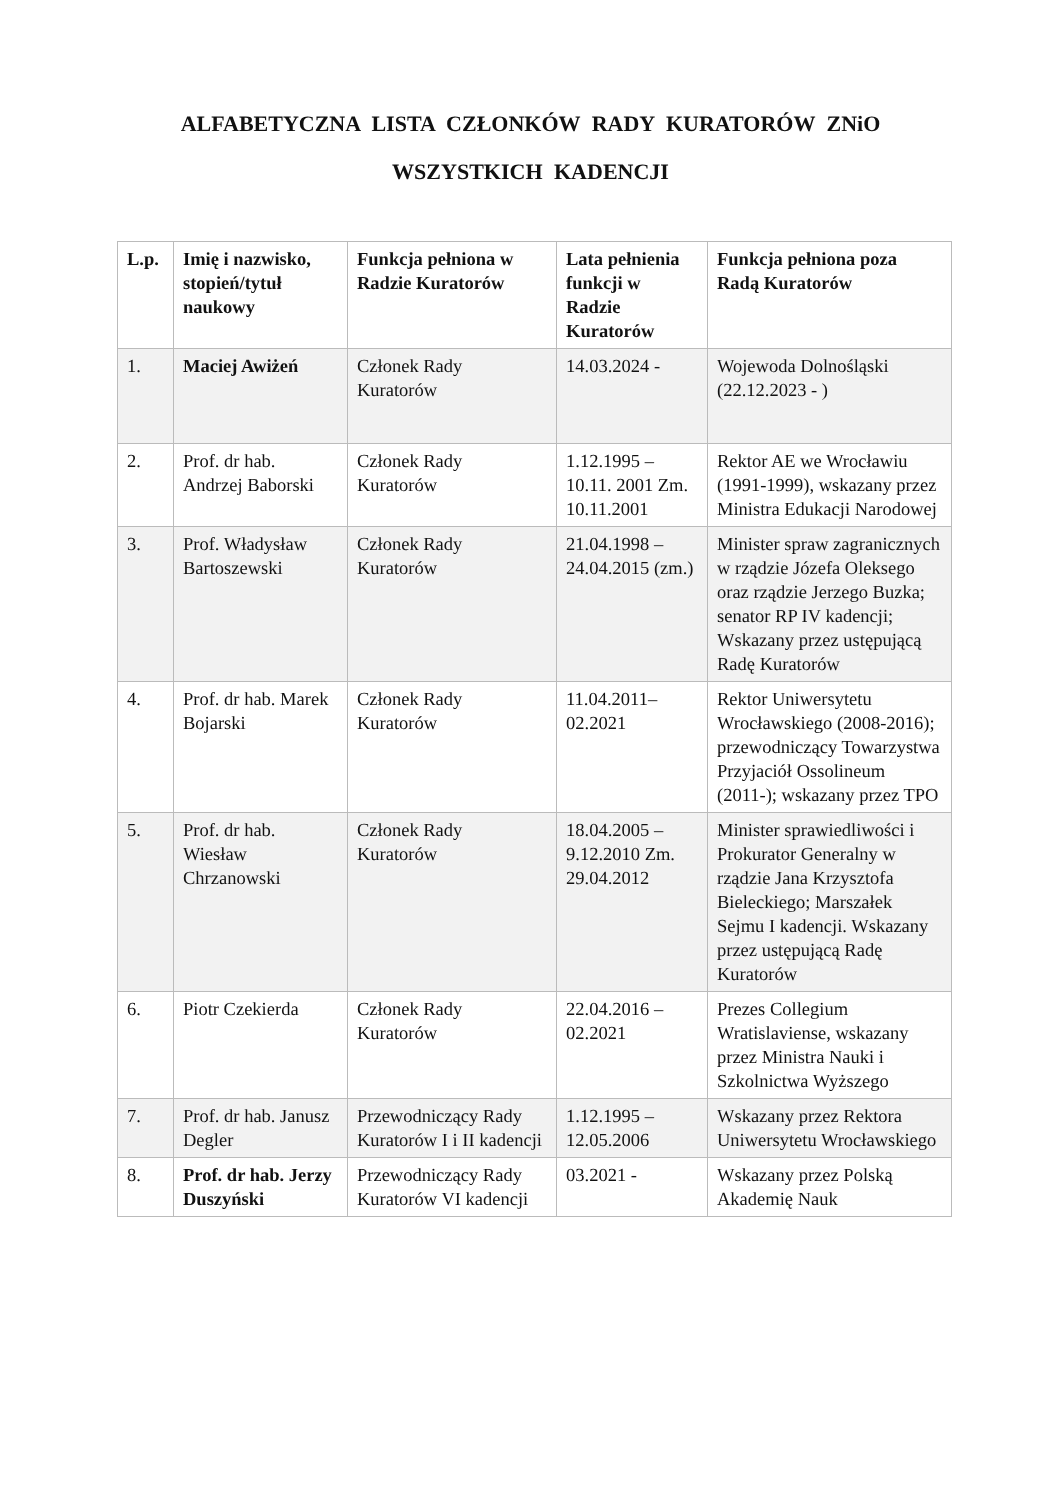ALFABETYCZNA LISTA CZŁONKÓW RADY KURATORÓW ZNiO
WSZYSTKICH KADENCJI
| L.p. | Imię i nazwisko, stopień/tytuł naukowy | Funkcja pełniona w Radzie Kuratorów | Lata pełnienia funkcji w Radzie Kuratorów | Funkcja pełniona poza Radą Kuratorów |
| --- | --- | --- | --- | --- |
| 1. | Maciej Awiżeń | Członek Rady Kuratorów | 14.03.2024 - | Wojewoda Dolnośląski (22.12.2023 - ) |
| 2. | Prof. dr hab. Andrzej Baborski | Członek Rady Kuratorów | 1.12.1995 – 10.11. 2001 Zm. 10.11.2001 | Rektor AE we Wrocławiu (1991-1999), wskazany przez Ministra Edukacji Narodowej |
| 3. | Prof. Władysław Bartoszewski | Członek Rady Kuratorów | 21.04.1998 – 24.04.2015 (zm.) | Minister spraw zagranicznych w rządzie Józefa Oleksego oraz rządzie Jerzego Buzka; senator RP IV kadencji; Wskazany przez ustępującą Radę Kuratorów |
| 4. | Prof. dr hab. Marek Bojarski | Członek Rady Kuratorów | 11.04.2011– 02.2021 | Rektor Uniwersytetu Wrocławskiego (2008-2016); przewodniczący Towarzystwa Przyjaciół Ossolineum (2011-); wskazany przez TPO |
| 5. | Prof. dr hab. Wiesław Chrzanowski | Członek Rady Kuratorów | 18.04.2005 – 9.12.2010 Zm. 29.04.2012 | Minister sprawiedliwości i Prokurator Generalny w rządzie Jana Krzysztofa Bieleckiego; Marszałek Sejmu I kadencji. Wskazany przez ustępującą Radę Kuratorów |
| 6. | Piotr Czekierda | Członek Rady Kuratorów | 22.04.2016 – 02.2021 | Prezes Collegium Wratislaviense, wskazany przez Ministra Nauki i Szkolnictwa Wyższego |
| 7. | Prof. dr hab. Janusz Degler | Przewodniczący Rady Kuratorów I i II kadencji | 1.12.1995 – 12.05.2006 | Wskazany przez Rektora Uniwersytetu Wrocławskiego |
| 8. | Prof. dr hab. Jerzy Duszyński | Przewodniczący Rady Kuratorów VI kadencji | 03.2021 - | Wskazany przez Polską Akademię Nauk |